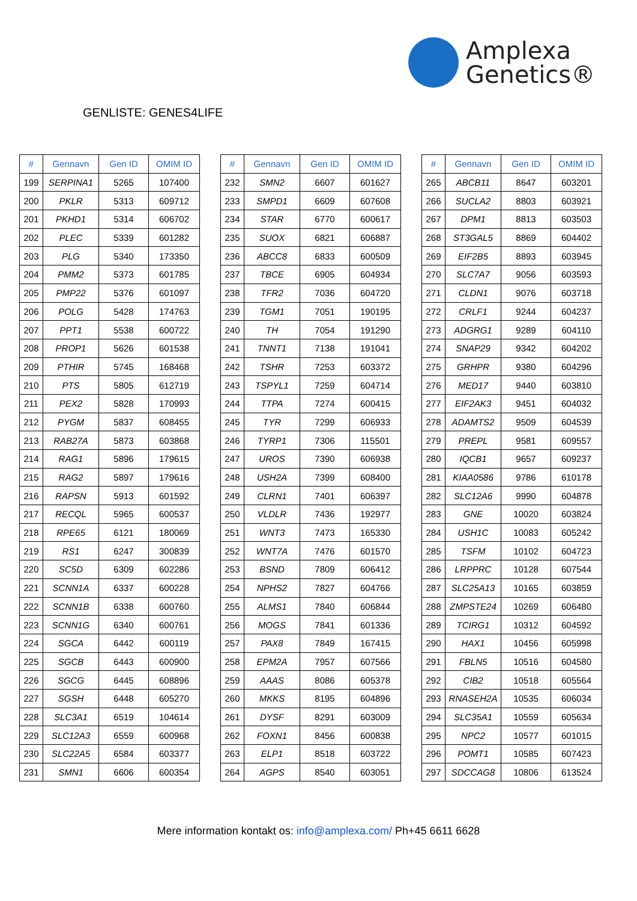Amplexa
Genetics®
GENLISTE: GENES4LIFE
| # | Gennavn | Gen ID | OMIM ID |
| --- | --- | --- | --- |
| 199 | SERPINA1 | 5265 | 107400 |
| 200 | PKLR | 5313 | 609712 |
| 201 | PKHD1 | 5314 | 606702 |
| 202 | PLEC | 5339 | 601282 |
| 203 | PLG | 5340 | 173350 |
| 204 | PMM2 | 5373 | 601785 |
| 205 | PMP22 | 5376 | 601097 |
| 206 | POLG | 5428 | 174763 |
| 207 | PPT1 | 5538 | 600722 |
| 208 | PROP1 | 5626 | 601538 |
| 209 | PTHIR | 5745 | 168468 |
| 210 | PTS | 5805 | 612719 |
| 211 | PEX2 | 5828 | 170993 |
| 212 | PYGM | 5837 | 608455 |
| 213 | RAB27A | 5873 | 603868 |
| 214 | RAG1 | 5896 | 179615 |
| 215 | RAG2 | 5897 | 179616 |
| 216 | RAPSN | 5913 | 601592 |
| 217 | RECQL | 5965 | 600537 |
| 218 | RPE65 | 6121 | 180069 |
| 219 | RS1 | 6247 | 300839 |
| 220 | SC5D | 6309 | 602286 |
| 221 | SCNN1A | 6337 | 600228 |
| 222 | SCNN1B | 6338 | 600760 |
| 223 | SCNN1G | 6340 | 600761 |
| 224 | SGCA | 6442 | 600119 |
| 225 | SGCB | 6443 | 600900 |
| 226 | SGCG | 6445 | 608896 |
| 227 | SGSH | 6448 | 605270 |
| 228 | SLC3A1 | 6519 | 104614 |
| 229 | SLC12A3 | 6559 | 600968 |
| 230 | SLC22A5 | 6584 | 603377 |
| 231 | SMN1 | 6606 | 600354 |
| # | Gennavn | Gen ID | OMIM ID |
| --- | --- | --- | --- |
| 232 | SMN2 | 6607 | 601627 |
| 233 | SMPD1 | 6609 | 607608 |
| 234 | STAR | 6770 | 600617 |
| 235 | SUOX | 6821 | 606887 |
| 236 | ABCC8 | 6833 | 600509 |
| 237 | TBCE | 6905 | 604934 |
| 238 | TFR2 | 7036 | 604720 |
| 239 | TGM1 | 7051 | 190195 |
| 240 | TH | 7054 | 191290 |
| 241 | TNNT1 | 7138 | 191041 |
| 242 | TSHR | 7253 | 603372 |
| 243 | TSPYL1 | 7259 | 604714 |
| 244 | TTPA | 7274 | 600415 |
| 245 | TYR | 7299 | 606933 |
| 246 | TYRP1 | 7306 | 115501 |
| 247 | UROS | 7390 | 606938 |
| 248 | USH2A | 7399 | 608400 |
| 249 | CLRN1 | 7401 | 606397 |
| 250 | VLDLR | 7436 | 192977 |
| 251 | WNT3 | 7473 | 165330 |
| 252 | WNT7A | 7476 | 601570 |
| 253 | BSND | 7809 | 606412 |
| 254 | NPHS2 | 7827 | 604766 |
| 255 | ALMS1 | 7840 | 606844 |
| 256 | MOGS | 7841 | 601336 |
| 257 | PAX8 | 7849 | 167415 |
| 258 | EPM2A | 7957 | 607566 |
| 259 | AAAS | 8086 | 605378 |
| 260 | MKKS | 8195 | 604896 |
| 261 | DYSF | 8291 | 603009 |
| 262 | FOXN1 | 8456 | 600838 |
| 263 | ELP1 | 8518 | 603722 |
| 264 | AGPS | 8540 | 603051 |
| # | Gennavn | Gen ID | OMIM ID |
| --- | --- | --- | --- |
| 265 | ABCB11 | 8647 | 603201 |
| 266 | SUCLA2 | 8803 | 603921 |
| 267 | DPM1 | 8813 | 603503 |
| 268 | ST3GAL5 | 8869 | 604402 |
| 269 | EIF2B5 | 8893 | 603945 |
| 270 | SLC7A7 | 9056 | 603593 |
| 271 | CLDN1 | 9076 | 603718 |
| 272 | CRLF1 | 9244 | 604237 |
| 273 | ADGRG1 | 9289 | 604110 |
| 274 | SNAP29 | 9342 | 604202 |
| 275 | GRHPR | 9380 | 604296 |
| 276 | MED17 | 9440 | 603810 |
| 277 | EIF2AK3 | 9451 | 604032 |
| 278 | ADAMTS2 | 9509 | 604539 |
| 279 | PREPL | 9581 | 609557 |
| 280 | IQCB1 | 9657 | 609237 |
| 281 | KIAA0586 | 9786 | 610178 |
| 282 | SLC12A6 | 9990 | 604878 |
| 283 | GNE | 10020 | 603824 |
| 284 | USH1C | 10083 | 605242 |
| 285 | TSFM | 10102 | 604723 |
| 286 | LRPPRC | 10128 | 607544 |
| 287 | SLC25A13 | 10165 | 603859 |
| 288 | ZMPSTE24 | 10269 | 606480 |
| 289 | TCIRG1 | 10312 | 604592 |
| 290 | HAX1 | 10456 | 605998 |
| 291 | FBLN5 | 10516 | 604580 |
| 292 | CIB2 | 10518 | 605564 |
| 293 | RNASEH2A | 10535 | 606034 |
| 294 | SLC35A1 | 10559 | 605634 |
| 295 | NPC2 | 10577 | 601015 |
| 296 | POMT1 | 10585 | 607423 |
| 297 | SDCCAG8 | 10806 | 613524 |
Mere information kontakt os: info@amplexa.com/ Ph+45 6611 6628